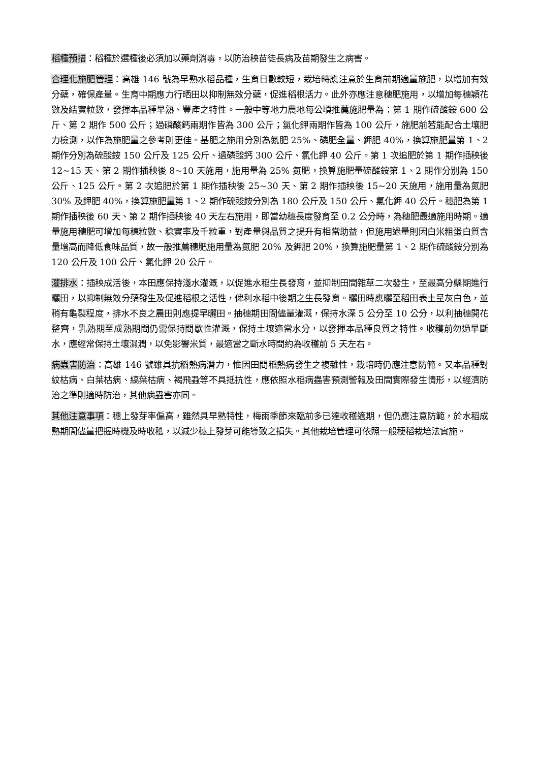稻種預措：稻種於選種後必須加以藥劑消毒，以防治秧苗徒長病及苗期發生之病害。
合理化施肥管理：高雄 146 號為早熟水稻品種，生育日數較短，栽培時應注意於生育前期適量施肥，以增加有效分蘗，確保產量。生育中期應力行晒田以抑制無效分蘗，促進稻根活力。此外亦應注意穗肥施用，以增加每穗穎花數及結實粒數，發揮本品種早熟、豐產之特性。一般中等地力農地每公頃推薦施肥量為：第 1 期作硫酸銨 600 公斤、第 2 期作 500 公斤；過磷酸鈣兩期作皆為 300 公斤；氯化鉀兩期作皆為 100 公斤，施肥前若能配合土壤肥力檢測，以作為施肥量之參考則更佳。基肥之施用分別為氮肥 25%、磷肥全量、鉀肥 40%，換算施肥量第 1、2 期作分別為硫酸銨 150 公斤及 125 公斤、過磷酸鈣 300 公斤、氯化鉀 40 公斤。第 1 次追肥於第 1 期作插秧後 12~15 天、第 2 期作插秧後 8~10 天施用，施用量為 25% 氮肥，換算施肥量硫酸銨第 1、2 期作分別為 150 公斤、125 公斤。第 2 次追肥於第 1 期作插秧後 25~30 天、第 2 期作插秧後 15~20 天施用，施用量為氮肥 30% 及鉀肥 40%，換算施肥量第 1、2 期作硫酸銨分別為 180 公斤及 150 公斤、氯化鉀 40 公斤。穗肥為第 1 期作插秧後 60 天、第 2 期作插秧後 40 天左右施用，即當幼穗長度發育至 0.2 公分時，為穗肥最適施用時期。適量施用穗肥可增加每穗粒數、稔實率及千粒重，對產量與品質之提升有相當助益，但施用過量則因白米粗蛋白質含量增高而降低食味品質，故一般推薦穗肥施用量為氮肥 20% 及鉀肥 20%，換算施肥量第 1、2 期作硫酸銨分別為 120 公斤及 100 公斤、氯化鉀 20 公斤。
灌排水：插秧成活後，本田應保持淺水灌溉，以促進水稻生長發育，並抑制田間雜草二次發生，至最高分蘗期進行曬田，以抑制無效分蘗發生及促進稻根之活性，俾利水稻中後期之生長發育。曬田時應曬至稻田表土呈灰白色，並稍有龜裂程度，排水不良之農田則應提早曬田。抽穗期田間儘量灌溉，保持水深 5 公分至 10 公分，以利抽穗開花整齊，乳熟期至成熟期間仍需保持間歇性灌溉，保持土壤適當水分，以發揮本品種良質之特性。收穫前勿過早斷水，應經常保持土壤濕潤，以免影響米質，最適當之斷水時間約為收穫前 5 天左右。
病蟲害防治：高雄 146 號雖具抗稻熱病潛力，惟因田間稻熱病發生之複雜性，栽培時仍應注意防範。又本品種對紋枯病、白葉枯病、縞葉枯病、褐飛蝨等不具抵抗性，應依照水稻病蟲害預測警報及田間實際發生情形，以經濟防治之準則適時防治，其他病蟲害亦同。
其他注意事項：穗上發芽率偏高，雖然具早熟特性，梅雨季節來臨前多已達收穫適期，但仍應注意防範，於水稻成熟期間儘量把握時機及時收穫，以減少穗上發芽可能導致之損失。其他栽培管理可依照一般稉稻栽培法實施。